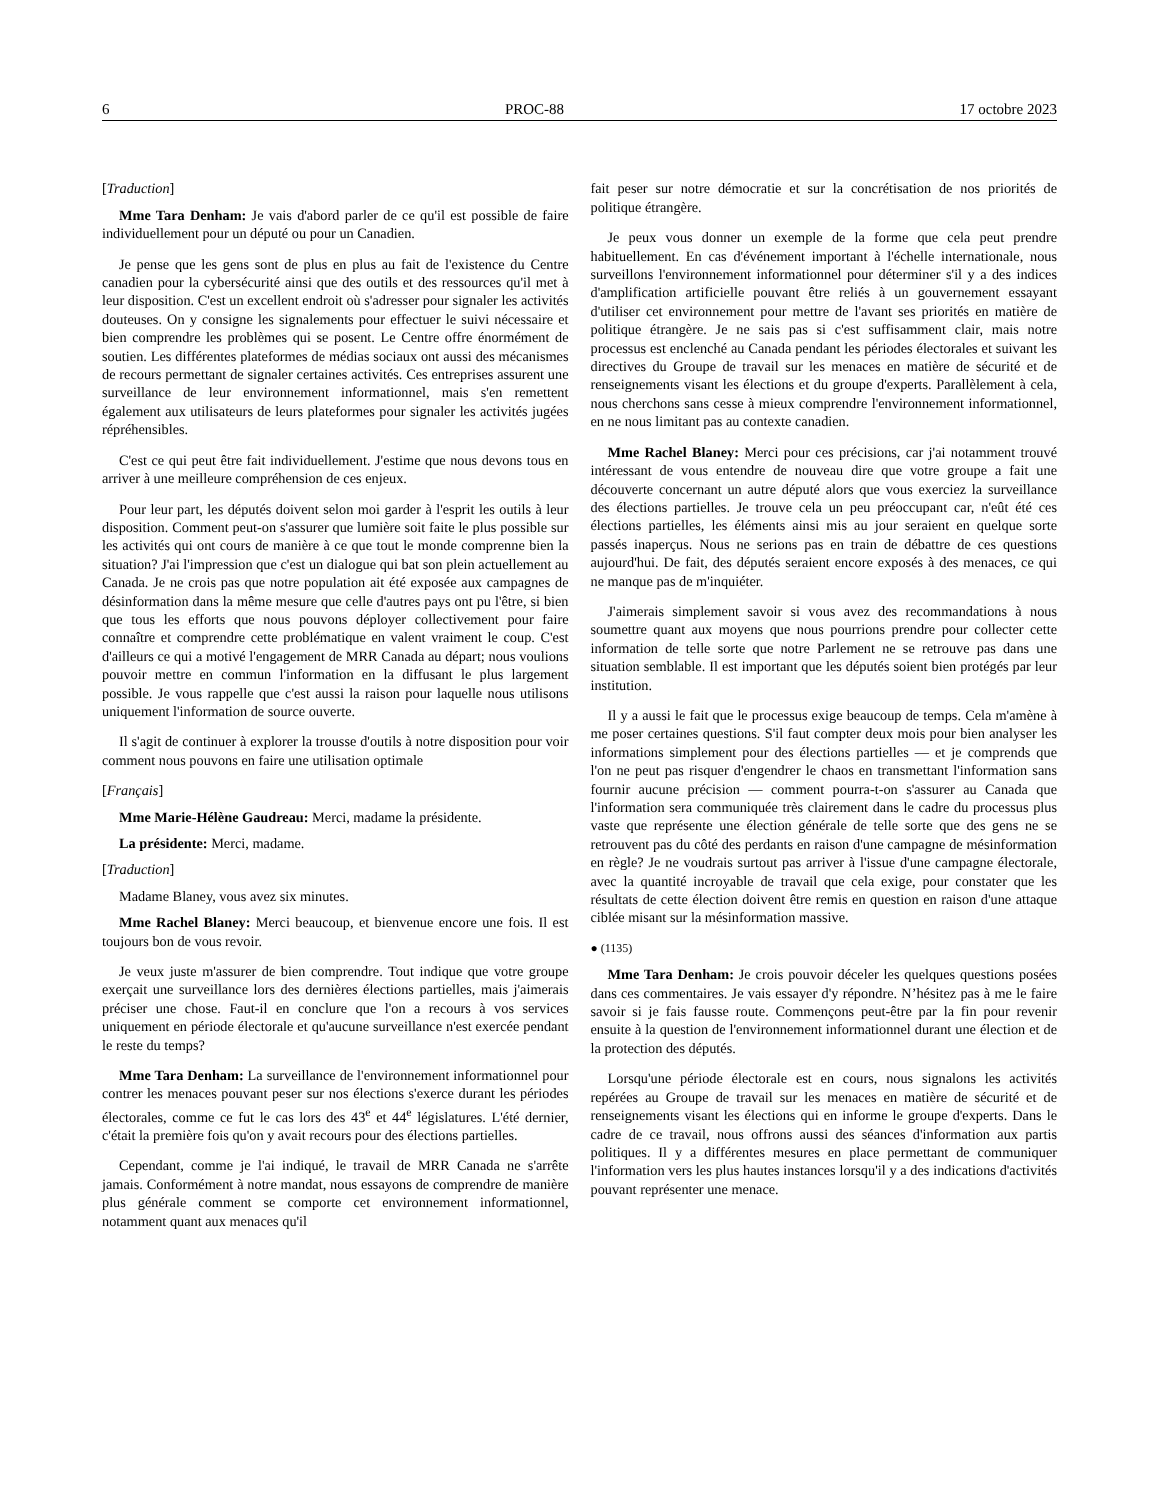6 PROC-88 17 octobre 2023
[Traduction]
Mme Tara Denham: Je vais d'abord parler de ce qu'il est possible de faire individuellement pour un député ou pour un Canadien.
Je pense que les gens sont de plus en plus au fait de l'existence du Centre canadien pour la cybersécurité ainsi que des outils et des ressources qu'il met à leur disposition. C'est un excellent endroit où s'adresser pour signaler les activités douteuses. On y consigne les signalements pour effectuer le suivi nécessaire et bien comprendre les problèmes qui se posent. Le Centre offre énormément de soutien. Les différentes plateformes de médias sociaux ont aussi des mécanismes de recours permettant de signaler certaines activités. Ces entreprises assurent une surveillance de leur environnement informationnel, mais s'en remettent également aux utilisateurs de leurs plateformes pour signaler les activités jugées répréhensibles.
C'est ce qui peut être fait individuellement. J'estime que nous devons tous en arriver à une meilleure compréhension de ces enjeux.
Pour leur part, les députés doivent selon moi garder à l'esprit les outils à leur disposition. Comment peut-on s'assurer que lumière soit faite le plus possible sur les activités qui ont cours de manière à ce que tout le monde comprenne bien la situation? J'ai l'impression que c'est un dialogue qui bat son plein actuellement au Canada. Je ne crois pas que notre population ait été exposée aux campagnes de désinformation dans la même mesure que celle d'autres pays ont pu l'être, si bien que tous les efforts que nous pouvons déployer collectivement pour faire connaître et comprendre cette problématique en valent vraiment le coup. C'est d'ailleurs ce qui a motivé l'engagement de MRR Canada au départ; nous voulions pouvoir mettre en commun l'information en la diffusant le plus largement possible. Je vous rappelle que c'est aussi la raison pour laquelle nous utilisons uniquement l'information de source ouverte.
Il s'agit de continuer à explorer la trousse d'outils à notre disposition pour voir comment nous pouvons en faire une utilisation optimale
[Français]
Mme Marie-Hélène Gaudreau: Merci, madame la présidente.
La présidente: Merci, madame.
[Traduction]
Madame Blaney, vous avez six minutes.
Mme Rachel Blaney: Merci beaucoup, et bienvenue encore une fois. Il est toujours bon de vous revoir.
Je veux juste m'assurer de bien comprendre. Tout indique que votre groupe exerçait une surveillance lors des dernières élections partielles, mais j'aimerais préciser une chose. Faut-il en conclure que l'on a recours à vos services uniquement en période électorale et qu'aucune surveillance n'est exercée pendant le reste du temps?
Mme Tara Denham: La surveillance de l'environnement informationnel pour contrer les menaces pouvant peser sur nos élections s'exerce durant les périodes électorales, comme ce fut le cas lors des 43<sup>e</sup> et 44<sup>e</sup> législatures. L'été dernier, c'était la première fois qu'on y avait recours pour des élections partielles.
Cependant, comme je l'ai indiqué, le travail de MRR Canada ne s'arrête jamais. Conformément à notre mandat, nous essayons de comprendre de manière plus générale comment se comporte cet environnement informationnel, notamment quant aux menaces qu'il
fait peser sur notre démocratie et sur la concrétisation de nos priorités de politique étrangère.
Je peux vous donner un exemple de la forme que cela peut prendre habituellement. En cas d'événement important à l'échelle internationale, nous surveillons l'environnement informationnel pour déterminer s'il y a des indices d'amplification artificielle pouvant être reliés à un gouvernement essayant d'utiliser cet environnement pour mettre de l'avant ses priorités en matière de politique étrangère. Je ne sais pas si c'est suffisamment clair, mais notre processus est enclenché au Canada pendant les périodes électorales et suivant les directives du Groupe de travail sur les menaces en matière de sécurité et de renseignements visant les élections et du groupe d'experts. Parallèlement à cela, nous cherchons sans cesse à mieux comprendre l'environnement informationnel, en ne nous limitant pas au contexte canadien.
Mme Rachel Blaney: Merci pour ces précisions, car j'ai notamment trouvé intéressant de vous entendre de nouveau dire que votre groupe a fait une découverte concernant un autre député alors que vous exerciez la surveillance des élections partielles. Je trouve cela un peu préoccupant car, n'eût été ces élections partielles, les éléments ainsi mis au jour seraient en quelque sorte passés inaperçus. Nous ne serions pas en train de débattre de ces questions aujourd'hui. De fait, des députés seraient encore exposés à des menaces, ce qui ne manque pas de m'inquiéter.
J'aimerais simplement savoir si vous avez des recommandations à nous soumettre quant aux moyens que nous pourrions prendre pour collecter cette information de telle sorte que notre Parlement ne se retrouve pas dans une situation semblable. Il est important que les députés soient bien protégés par leur institution.
Il y a aussi le fait que le processus exige beaucoup de temps. Cela m'amène à me poser certaines questions. S'il faut compter deux mois pour bien analyser les informations simplement pour des élections partielles — et je comprends que l'on ne peut pas risquer d'engendrer le chaos en transmettant l'information sans fournir aucune précision — comment pourra-t-on s'assurer au Canada que l'information sera communiquée très clairement dans le cadre du processus plus vaste que représente une élection générale de telle sorte que des gens ne se retrouvent pas du côté des perdants en raison d'une campagne de mésinformation en règle? Je ne voudrais surtout pas arriver à l'issue d'une campagne électorale, avec la quantité incroyable de travail que cela exige, pour constater que les résultats de cette élection doivent être remis en question en raison d'une attaque ciblée misant sur la mésinformation massive.
● (1135)
Mme Tara Denham: Je crois pouvoir déceler les quelques questions posées dans ces commentaires. Je vais essayer d'y répondre. N’hésitez pas à me le faire savoir si je fais fausse route. Commençons peut-être par la fin pour revenir ensuite à la question de l'environnement informationnel durant une élection et de la protection des députés.
Lorsqu'une période électorale est en cours, nous signalons les activités repérées au Groupe de travail sur les menaces en matière de sécurité et de renseignements visant les élections qui en informe le groupe d'experts. Dans le cadre de ce travail, nous offrons aussi des séances d'information aux partis politiques. Il y a différentes mesures en place permettant de communiquer l'information vers les plus hautes instances lorsqu'il y a des indications d'activités pouvant représenter une menace.